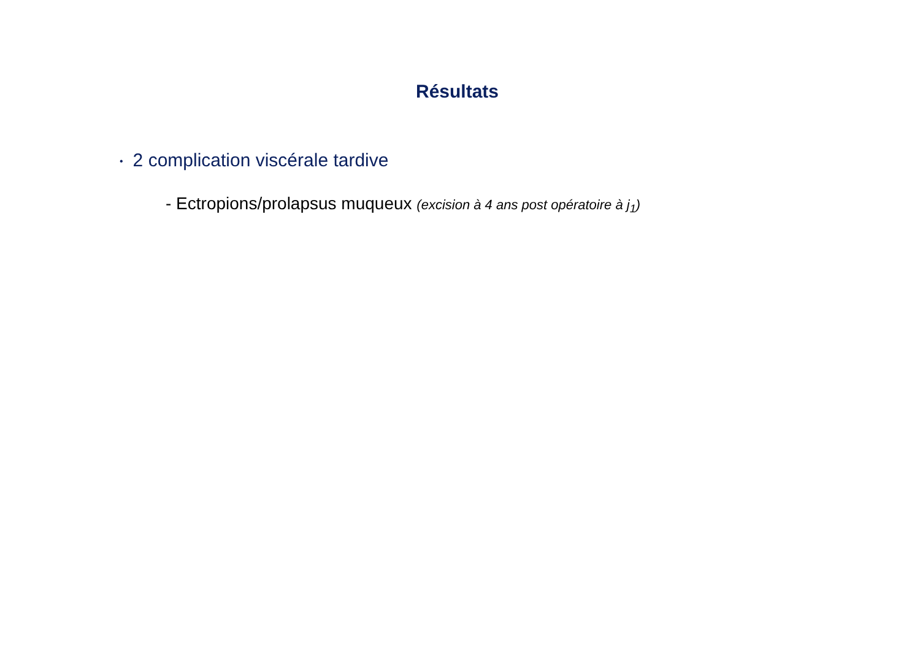Résultats
• 2 complication viscérale tardive
- Ectropions/prolapsus muqueux (excision à 4 ans post opératoire à j<sub>1</sub>)